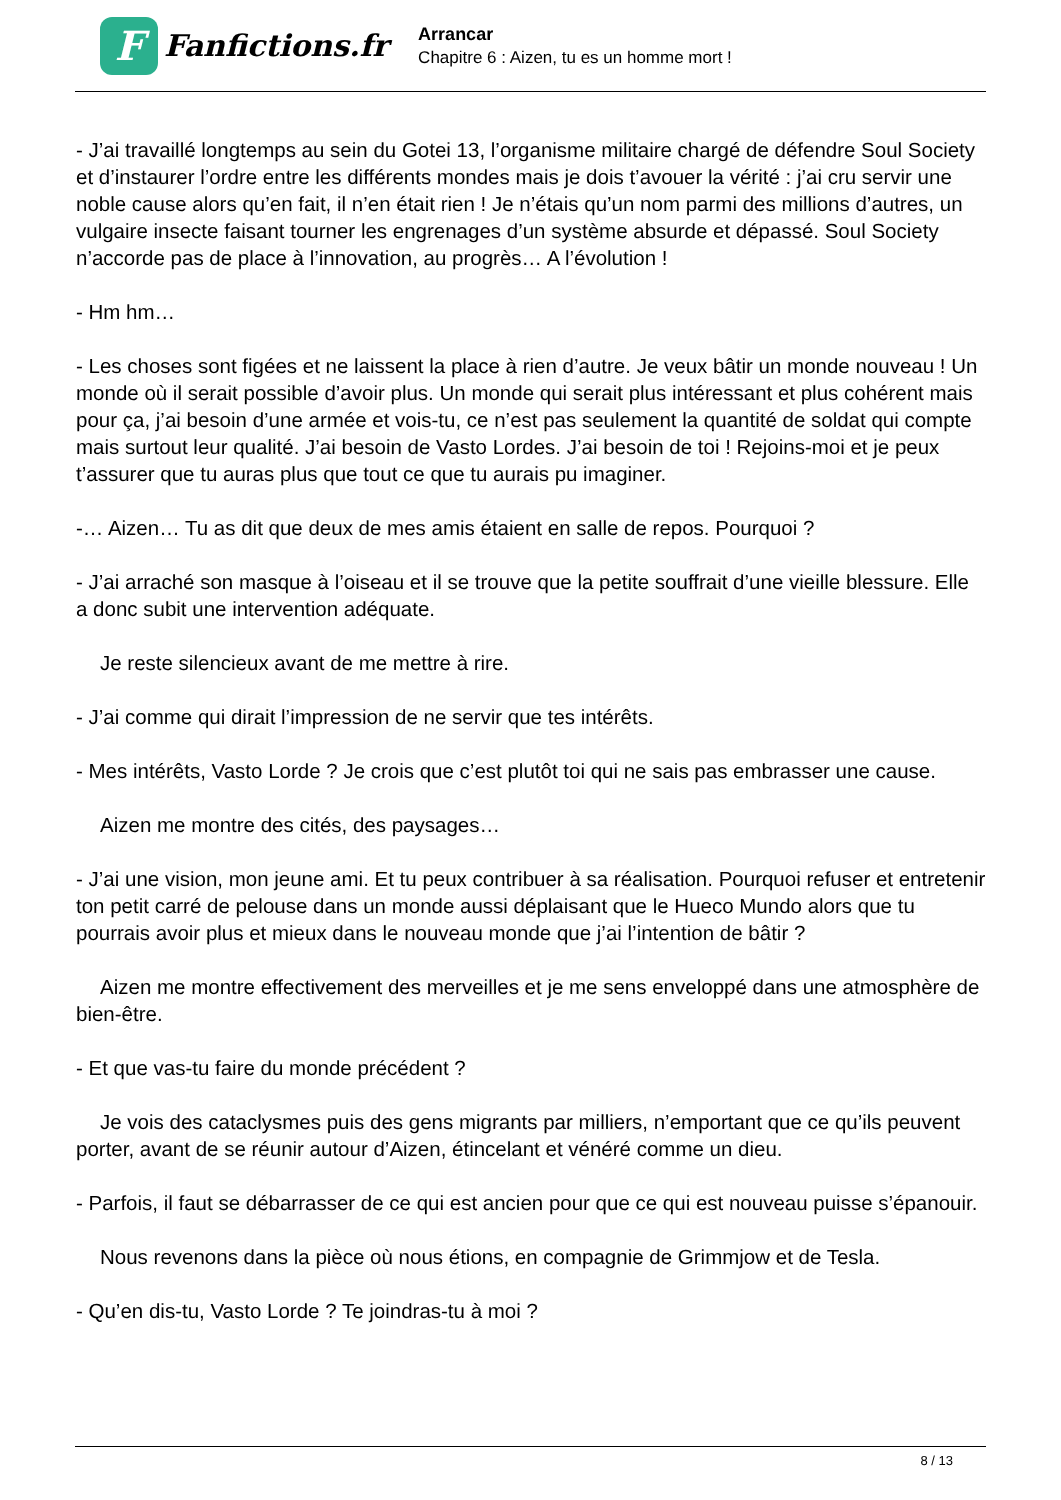F
Fanfictions.fr
Arrancar
Chapitre 6 : Aizen, tu es un homme mort !
- J’ai travaillé longtemps au sein du Gotei 13, l’organisme militaire chargé de défendre Soul Society et d’instaurer l’ordre entre les différents mondes mais je dois t’avouer la vérité : j’ai cru servir une noble cause alors qu’en fait, il n’en était rien ! Je n’étais qu’un nom parmi des millions d’autres, un vulgaire insecte faisant tourner les engrenages d’un système absurde et dépassé. Soul Society n’accorde pas de place à l’innovation, au progrès… A l’évolution !
- Hm hm…
- Les choses sont figées et ne laissent la place à rien d’autre. Je veux bâtir un monde nouveau ! Un monde où il serait possible d’avoir plus. Un monde qui serait plus intéressant et plus cohérent mais pour ça, j’ai besoin d’une armée et vois-tu, ce n’est pas seulement la quantité de soldat qui compte mais surtout leur qualité. J’ai besoin de Vasto Lordes. J’ai besoin de toi ! Rejoins-moi et je peux t’assurer que tu auras plus que tout ce que tu aurais pu imaginer.
-… Aizen… Tu as dit que deux de mes amis étaient en salle de repos. Pourquoi ?
- J’ai arraché son masque à l’oiseau et il se trouve que la petite souffrait d’une vieille blessure. Elle a donc subit une intervention adéquate.
Je reste silencieux avant de me mettre à rire.
- J’ai comme qui dirait l’impression de ne servir que tes intérêts.
- Mes intérêts, Vasto Lorde ? Je crois que c’est plutôt toi qui ne sais pas embrasser une cause.
Aizen me montre des cités, des paysages…
- J’ai une vision, mon jeune ami. Et tu peux contribuer à sa réalisation. Pourquoi refuser et entretenir ton petit carré de pelouse dans un monde aussi déplaisant que le Hueco Mundo alors que tu pourrais avoir plus et mieux dans le nouveau monde que j’ai l’intention de bâtir ?
Aizen me montre effectivement des merveilles et je me sens enveloppé dans une atmosphère de bien-être.
- Et que vas-tu faire du monde précédent ?
Je vois des cataclysmes puis des gens migrants par milliers, n’emportant que ce qu’ils peuvent porter, avant de se réunir autour d’Aizen, étincelant et vénéré comme un dieu.
- Parfois, il faut se débarrasser de ce qui est ancien pour que ce qui est nouveau puisse s’épanouir.
Nous revenons dans la pièce où nous étions, en compagnie de Grimmjow et de Tesla.
- Qu’en dis-tu, Vasto Lorde ? Te joindras-tu à moi ?
8 / 13